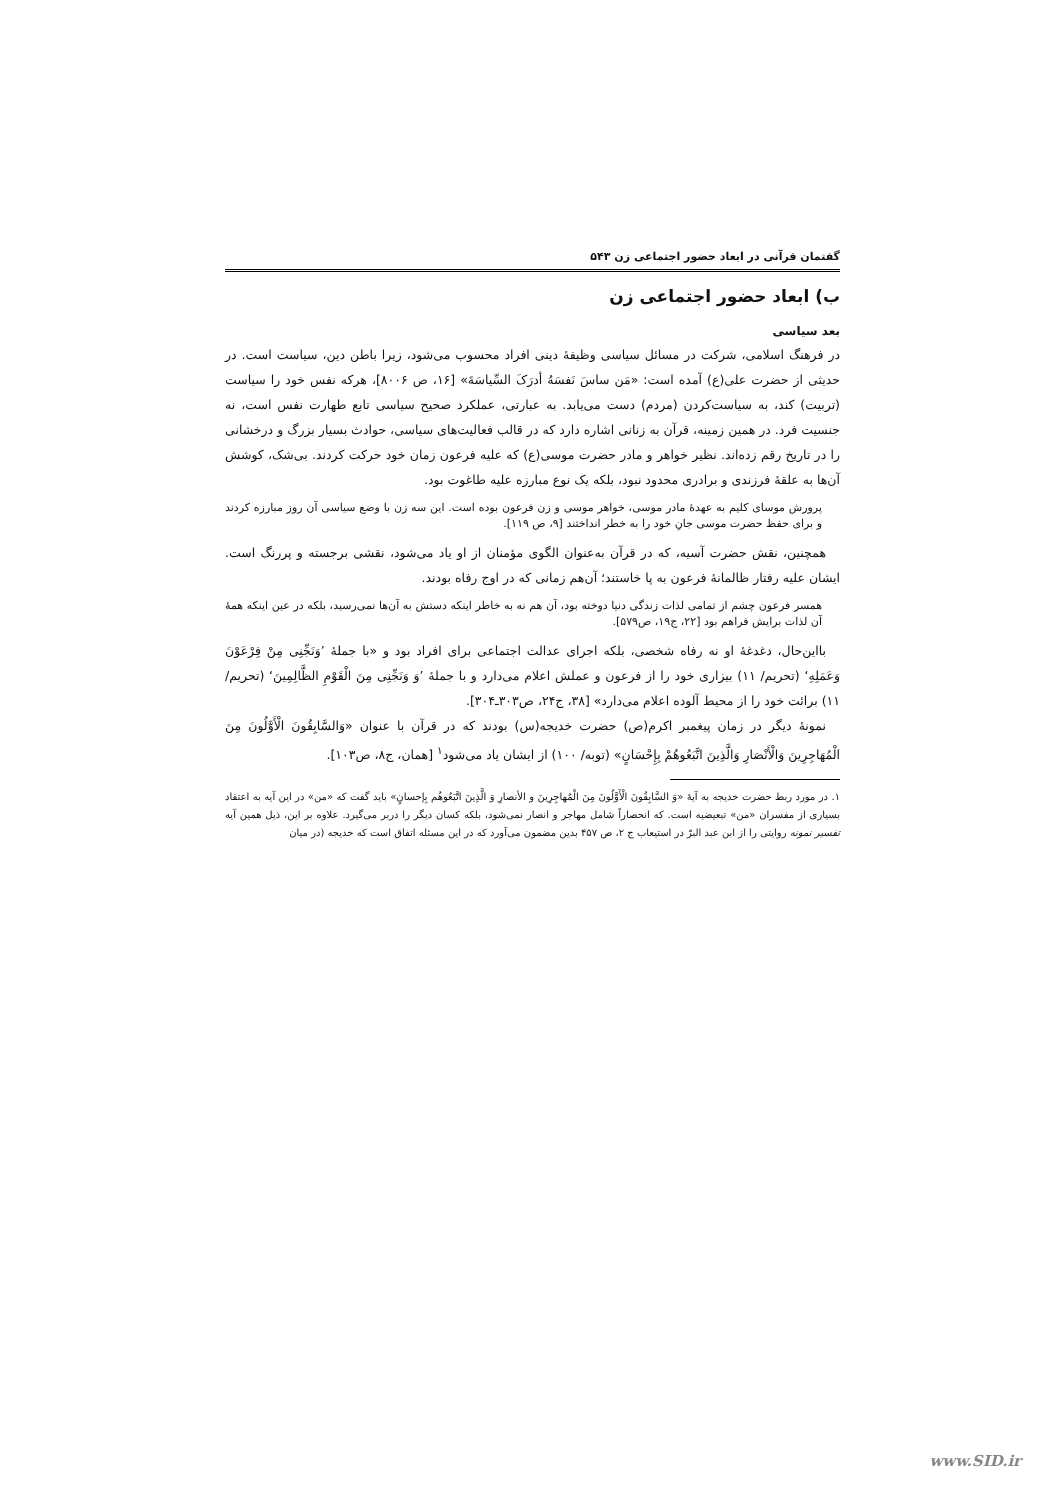گفتمان قرآنی در ابعاد حضور اجتماعی زن ۵۴۳
ب) ابعاد حضور اجتماعی زن
بعد سیاسی
در فرهنگ اسلامی، شرکت در مسائل سیاسی وظیفهٔ دینی افراد محسوب می‌شود، زیرا باطن دین، سیاست است. در حدیثی از حضرت علی(ع) آمده است: «مَن ساسَ نَفسَهُ أدرَکَ السِّیاسَةَ» [۱۶، ص ۸۰۰۶]، هرکه نفس خود را سیاست (تربیت) کند، به سیاست‌کردن (مردم) دست می‌یابد. به عبارتی، عملکرد صحیح سیاسی تابع طهارت نفس است، نه جنسیت فرد. در همین زمینه، قرآن به زنانی اشاره دارد که در قالب فعالیت‌های سیاسی، حوادث بسیار بزرگ و درخشانی را در تاریخ رقم زده‌اند. نظیر خواهر و مادر حضرت موسی(ع) که علیه فرعون زمان خود حرکت کردند. بی‌شک، کوشش آن‌ها به علقهٔ فرزندی و برادری محدود نبود، بلکه یک نوع مبارزه علیه طاغوت بود.
پرورش موسای کلیم به عهدهٔ مادر موسی، خواهر موسی و زن فرعون بوده است. این سه زن با وضع سیاسی آن روز مبارزه کردند و برای حفظ حضرت موسی جانِ خود را به خطر انداختند [۹، ص ۱۱۹].
همچنین، نقش حضرت آسیه، که در قرآن به‌عنوان الگوی مؤمنان از او یاد می‌شود، نقشی برجسته و پررنگ است. ایشان علیه رفتار ظالمانهٔ فرعون به پا خاستند؛ آن‌هم زمانی که در اوج رفاه بودند.
همسر فرعون چشم از تمامی لذات زندگی دنیا دوخته بود، آن هم نه به خاطر اینکه دستش به آن‌ها نمی‌رسید، بلکه در عین اینکه همهٔ آن لذات برایش فراهم بود [۲۲، ج۱۹، ص۵۷۹].
بااین‌حال، دغدغهٔ او نه رفاه شخصی، بلکه اجرای عدالت اجتماعی برای افراد بود و «با جملهٔ ’وَنَجِّنِی مِنْ فِرْعَوْنَ وَعَمَلِهِ‘ (تحریم/ ۱۱) بیزاری خود را از فرعون و عملش اعلام می‌دارد و با جملهٔ ’وَ وَنَجِّنِی مِنَ الْقَوْمِ الظَّالِمِینَ‘ (تحریم/ ۱۱) برائت خود را از محیط آلوده اعلام می‌دارد» [۳۸، ج۲۴، ص۳۰۳ـ۳۰۴].
نمونهٔ دیگر در زمان پیغمبر اکرم(ص) حضرت خدیجه(س) بودند که در قرآن با عنوان «وَالسَّابِقُونَ الْأَوَّلُونَ مِنَ الْمُهَاجِرِینَ وَالْأَنْصَارِ وَالَّذِینَ اتَّبَعُوهُمْ بِإِحْسَانٍ» (توبه/ ۱۰۰) از ایشان یاد می‌شود<sup>۱</sup> [همان، ج۸، ص۱۰۳].
۱. در مورد ربط حضرت خدیجه به آیهٔ «وَ السَّابِقُونَ الْأَوَّلُونَ مِنَ الْمُهاجِرِینَ و الأنصارِ وَ الَّذِینَ اتَّبَعُوهُم بِإحسانٍ» باید گفت که «من» در این آیه به اعتقاد بسیاری از مفسران «من» تبعیضیه است. که انحصاراً شامل مهاجر و انصار نمی‌شود، بلکه کسان دیگر را دربر می‌گیرد. علاوه بر این، ذیل همین آیه تفسیر نمونه روایتی را از ابن عبد البرّ در استیعاب ج ۲، ص ۴۵۷ بدین مضمون می‌آورد که در این مسئله اتفاق است که خدیجه (در میان
www.SID.ir